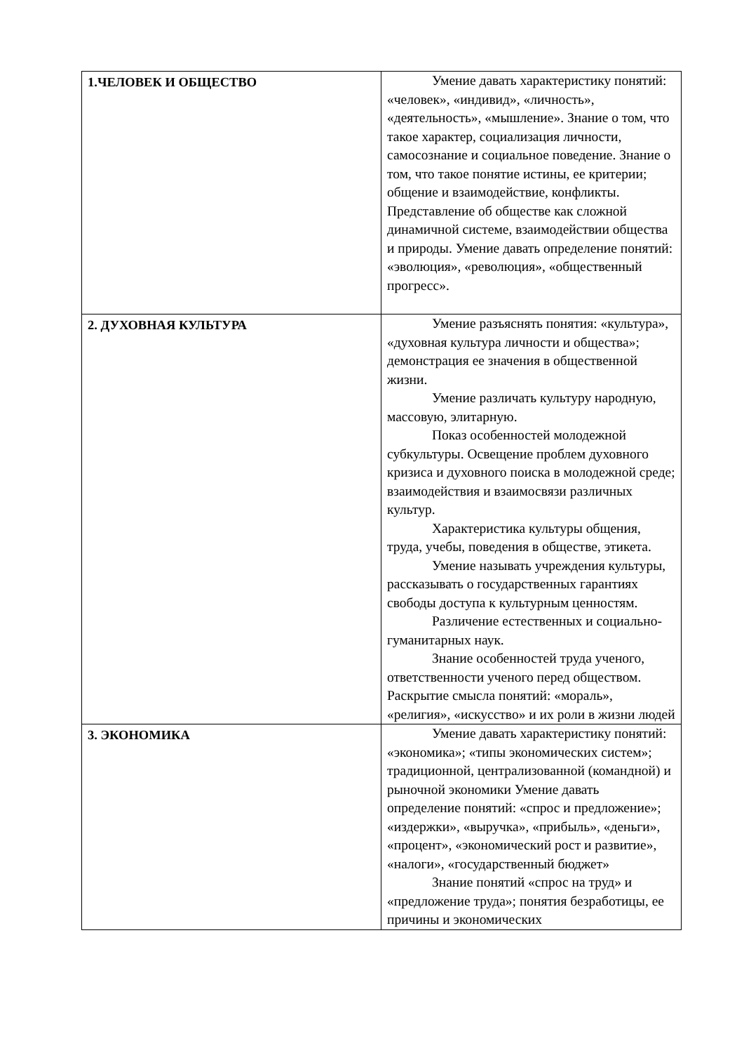| 1.ЧЕЛОВЕК И ОБЩЕСТВО | Умение давать характеристику понятий: «человек», «индивид», «личность», «деятельность», «мышление». Знание о том, что такое характер, социализация личности, самосознание и социальное поведение. Знание о том, что такое понятие истины, ее критерии; общение и взаимодействие, конфликты. Представление об обществе как сложной динамичной системе, взаимодействии общества и природы. Умение давать определение понятий: «эволюция», «революция», «общественный прогресс». |
| 2. ДУХОВНАЯ КУЛЬТУРА | Умение разъяснять понятия: «культура», «духовная культура личности и общества»; демонстрация ее значения в общественной жизни. Умение различать культуру народную, массовую, элитарную. Показ особенностей молодежной субкультуры. Освещение проблем духовного кризиса и духовного поиска в молодежной среде; взаимодействия и взаимосвязи различных культур. Характеристика культуры общения, труда, учебы, поведения в обществе, этикета. Умение называть учреждения культуры, рассказывать о государственных гарантиях свободы доступа к культурным ценностям. Различение естественных и социально-гуманитарных наук. Знание особенностей труда ученого, ответственности ученого перед обществом. Раскрытие смысла понятий: «мораль», «религия», «искусство» и их роли в жизни людей |
| 3. ЭКОНОМИКА | Умение давать характеристику понятий: «экономика»; «типы экономических систем»; традиционной, централизованной (командной) и рыночной экономики Умение давать определение понятий: «спрос и предложение»; «издержки», «выручка», «прибыль», «деньги», «процент», «экономический рост и развитие», «налоги», «государственный бюджет» Знание понятий «спрос на труд» и «предложение труда»; понятия безработицы, ее причины и экономических |